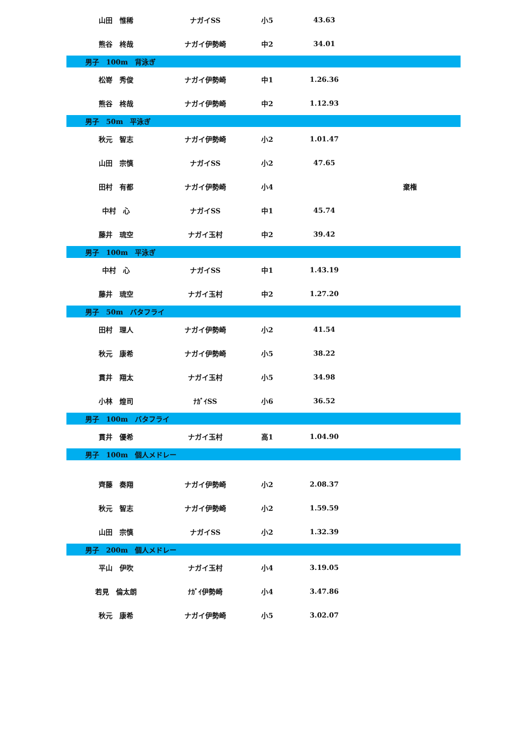| 山田 惟稀 | ナガイSS | 小5 | 43.63 | |
| 熊谷 柊哉 | ナガイ伊勢崎 | 中2 | 34.01 | |
| 男子 100m 背泳ぎ | | | | |
| 松嵜 秀俊 | ナガイ伊勢崎 | 中1 | 1.26.36 | |
| 熊谷 柊哉 | ナガイ伊勢崎 | 中2 | 1.12.93 | |
| 男子 50m 平泳ぎ | | | | |
| 秋元 智志 | ナガイ伊勢崎 | 小2 | 1.01.47 | |
| 山田 宗慎 | ナガイSS | 小2 | 47.65 | |
| 田村 有都 | ナガイ伊勢崎 | 小4 | | 棄権 |
| 中村 心 | ナガイSS | 中1 | 45.74 | |
| 藤井 琉空 | ナガイ玉村 | 中2 | 39.42 | |
| 男子 100m 平泳ぎ | | | | |
| 中村 心 | ナガイSS | 中1 | 1.43.19 | |
| 藤井 琉空 | ナガイ玉村 | 中2 | 1.27.20 | |
| 男子 50m バタフライ | | | | |
| 田村 理人 | ナガイ伊勢崎 | 小2 | 41.54 | |
| 秋元 康希 | ナガイ伊勢崎 | 小5 | 38.22 | |
| 貫井 翔太 | ナガイ玉村 | 小5 | 34.98 | |
| 小林 煌司 | ﾅｶﾞｲSS | 小6 | 36.52 | |
| 男子 100m バタフライ | | | | |
| 貫井 優希 | ナガイ玉村 | 高1 | 1.04.90 | |
| 男子 100m 個人メドレー | | | | |
| 齊藤 奏翔 | ナガイ伊勢崎 | 小2 | 2.08.37 | |
| 秋元 智志 | ナガイ伊勢崎 | 小2 | 1.59.59 | |
| 山田 宗慎 | ナガイSS | 小2 | 1.32.39 | |
| 男子 200m 個人メドレー | | | | |
| 平山 伊吹 | ナガイ玉村 | 小4 | 3.19.05 | |
| 若見 倫太朗 | ﾅｶﾞｲ伊勢崎 | 小4 | 3.47.86 | |
| 秋元 康希 | ナガイ伊勢崎 | 小5 | 3.02.07 | |